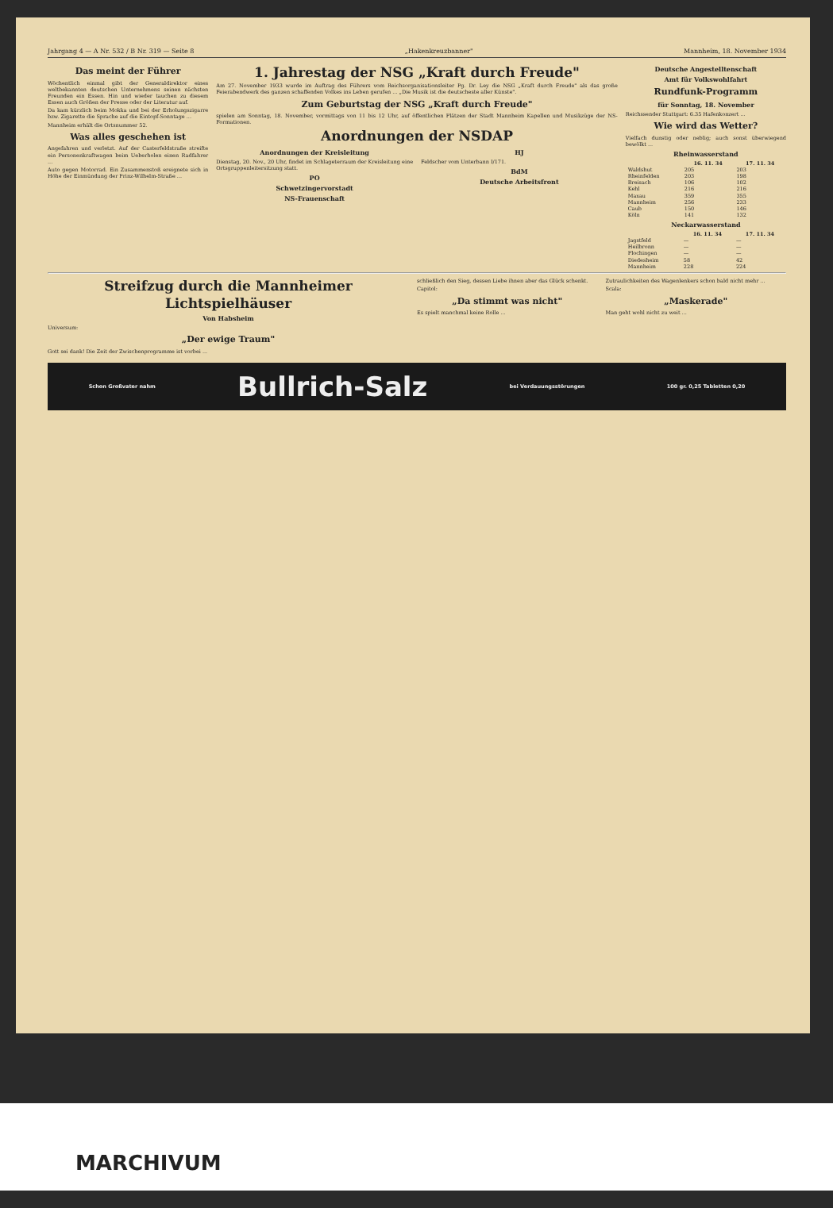Jahrgang 4 — A Nr. 532 / B Nr. 319 — Seite 8 „Hakenkreuzbanner" Mannheim, 18. November 1934
Das meint der Führer
Wöchentlich einmal gibt der Generaldirektor eines weltbekannten deutschen Unternehmens seinen nächsten Freunden ein Essen. Hin und wieder tauchen zu diesem Essen auch Größen der Presse oder der Literatur auf.
Da kam kürzlich beim Mokka und bei der Erholungszigarre bzw. Zigarette die Sprache auf die Eintopf-Sonntage ...
Mannheim erhält die Ortsnummer 52.
Was alles geschehen ist
Angefahren und verletzt. Auf der Casterfeldstraße streifte ein Personenkraftwagen beim Ueberholen einen Radfahrer ...
Auto gegen Motorrad. Ein Zusammenstoß ereignete sich in Höhe der Einmündung der Prinz-Wilhelm-Straße ...
1. Jahrestag der NSG „Kraft durch Freude"
Am 27. November 1933 wurde im Auftrag des Führers vom Reichsorganisationsleiter Pg. Dr. Ley die NSG „Kraft durch Freude" als das große Feierabendwerk des ganzen schaffenden Volkes ins Leben gerufen ... „Die Musik ist die deutscheste aller Künste".
Zum Geburtstag der NSG „Kraft durch Freude"
spielen am Sonntag, 18. November, vormittags von 11 bis 12 Uhr, auf öffentlichen Plätzen der Stadt Mannheim Kapellen und Musikzüge der NS-Formationen.
Anordnungen der NSDAP
Anordnungen der Kreisleitung
Dienstag, 20. Nov., 20 Uhr, findet im Schlageterraum der Kreisleitung eine Ortsgruppenleitersitzung statt.
PO
Schwetzingervorstadt
NS-Frauenschaft
HJ
Feldscher vom Unterbann I/171.
BdM
Deutsche Arbeitsfront
Deutsche Angestelltenschaft
Amt für Volkswohlfahrt
Rundfunk-Programm
für Sonntag, 18. November
Reichssender Stuttgart: 6.35 Hafenkonzert ...
Wie wird das Wetter?
Vielfach dunstig oder neblig; auch sonst überwiegend bewölkt ...
Rheinwasserstand
| | 16. 11. 34 | 17. 11. 34 |
| --- | --- | --- |
| Waldshut | 205 | 203 |
| Rheinfelden | 203 | 198 |
| Breisach | 106 | 102 |
| Kehl | 216 | 216 |
| Maxau | 359 | 355 |
| Mannheim | 256 | 233 |
| Caub | 150 | 146 |
| Köln | 141 | 132 |
Neckarwasserstand
| | 16. 11. 34 | 17. 11. 34 |
| --- | --- | --- |
| Jagstfeld | — | — |
| Heilbronn | — | — |
| Plochingen | — | — |
| Diedesheim | 58 | 42 |
| Mannheim | 228 | 224 |
Streifzug durch die Mannheimer Lichtspielhäuser
Von Habsheim
Universum:
„Der ewige Traum"
Gott sei dank! Die Zeit der Zwischenprogramme ist vorbei ...
schließlich den Sieg, dessen Liebe ihnen aber das Glück schenkt.
Capitol:
„Da stimmt was nicht"
Es spielt manchmal keine Rolle ...
Zutraulichkeiten des Wagenlenkers schon bald nicht mehr ...
Scala:
„Maskerade"
Man geht wohl nicht zu weit ...
Schon Großvater nahm Bullrich-Salz bei Verdauungsstörungen 100 gr. 0,25 Tabletten 0,20
MARCHIVUM